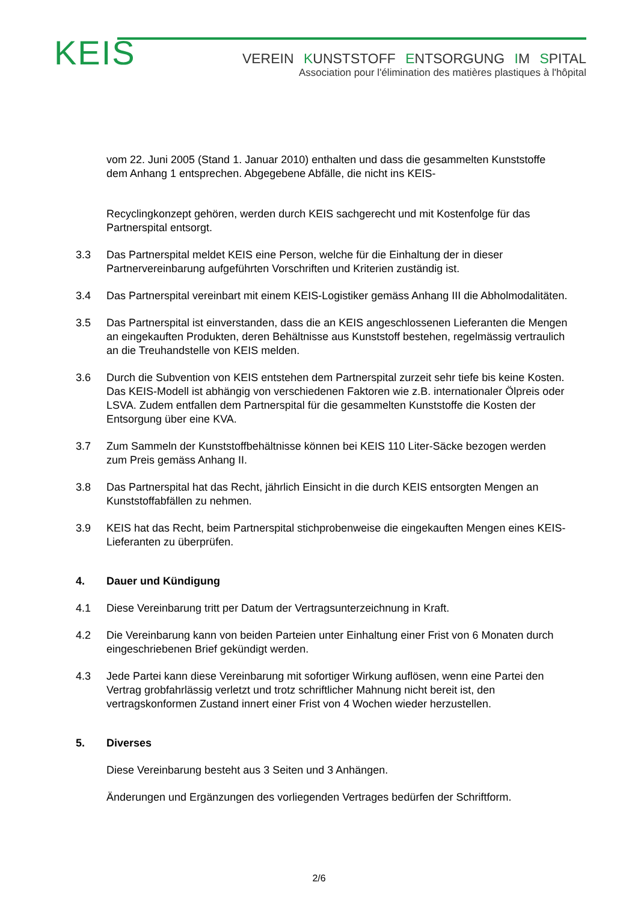KEIS
VEREIN KUNSTSTOFF ENTSORGUNG IM SPITAL
Association pour l'élimination des matières plastiques à l'hôpital
vom 22. Juni 2005 (Stand 1. Januar 2010) enthalten und dass die gesammelten Kunststoffe dem Anhang 1 entsprechen. Abgegebene Abfälle, die nicht ins KEIS-
Recyclingkonzept gehören, werden durch KEIS sachgerecht und mit Kostenfolge für das Partnerspital entsorgt.
3.3 Das Partnerspital meldet KEIS eine Person, welche für die Einhaltung der in dieser Partnervereinbarung aufgeführten Vorschriften und Kriterien zuständig ist.
3.4 Das Partnerspital vereinbart mit einem KEIS-Logistiker gemäss Anhang III die Abholmodalitäten.
3.5 Das Partnerspital ist einverstanden, dass die an KEIS angeschlossenen Lieferanten die Mengen an eingekauften Produkten, deren Behältnisse aus Kunststoff bestehen, regelmässig vertraulich an die Treuhandstelle von KEIS melden.
3.6 Durch die Subvention von KEIS entstehen dem Partnerspital zurzeit sehr tiefe bis keine Kosten. Das KEIS-Modell ist abhängig von verschiedenen Faktoren wie z.B. internationaler Ölpreis oder LSVA. Zudem entfallen dem Partnerspital für die gesammelten Kunststoffe die Kosten der Entsorgung über eine KVA.
3.7 Zum Sammeln der Kunststoffbehältnisse können bei KEIS 110 Liter-Säcke bezogen werden zum Preis gemäss Anhang II.
3.8 Das Partnerspital hat das Recht, jährlich Einsicht in die durch KEIS entsorgten Mengen an Kunststoffabfällen zu nehmen.
3.9 KEIS hat das Recht, beim Partnerspital stichprobenweise die eingekauften Mengen eines KEIS-Lieferanten zu überprüfen.
4. Dauer und Kündigung
4.1 Diese Vereinbarung tritt per Datum der Vertragsunterzeichnung in Kraft.
4.2 Die Vereinbarung kann von beiden Parteien unter Einhaltung einer Frist von 6 Monaten durch eingeschriebenen Brief gekündigt werden.
4.3 Jede Partei kann diese Vereinbarung mit sofortiger Wirkung auflösen, wenn eine Partei den Vertrag grobfahrlässig verletzt und trotz schriftlicher Mahnung nicht bereit ist, den vertragskonformen Zustand innert einer Frist von 4 Wochen wieder herzustellen.
5. Diverses
Diese Vereinbarung besteht aus 3 Seiten und 3 Anhängen.
Änderungen und Ergänzungen des vorliegenden Vertrages bedürfen der Schriftform.
2/6